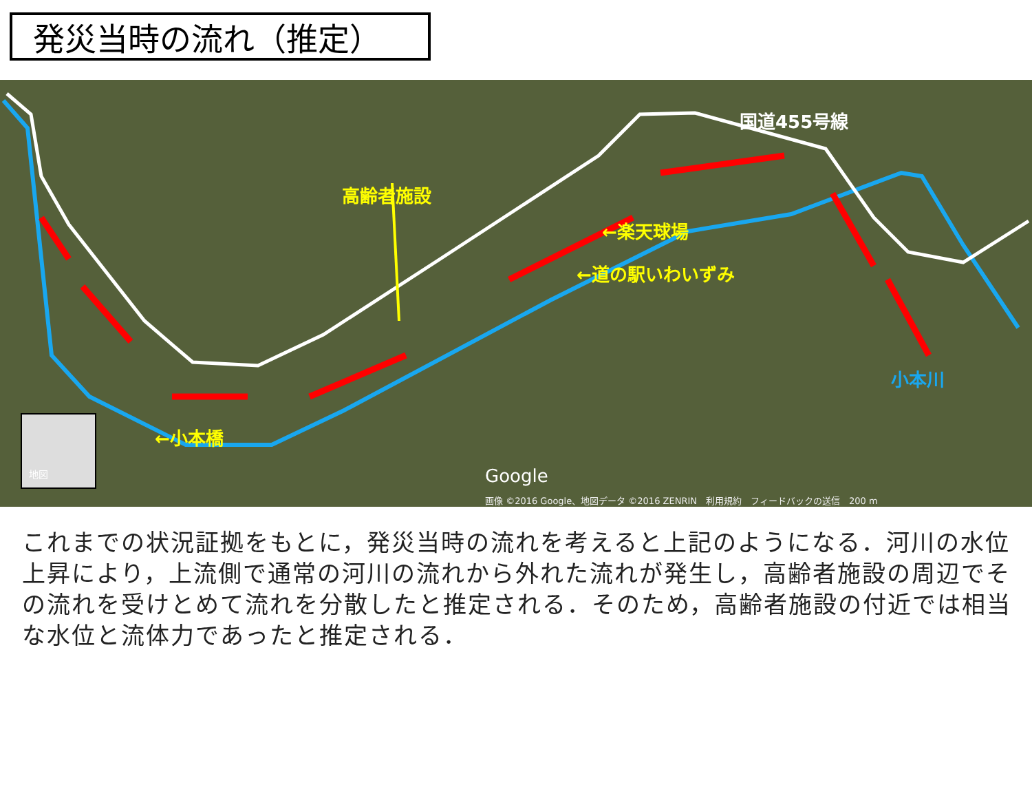発災当時の流れ（推定）
高齢者施設
←楽天球場
←道の駅いわいずみ
←小本橋
国道455号線
小本川
地図
Google
画像 ©2016 Google、地図データ ©2016 ZENRIN　利用規約　フィードバックの送信　200 m
これまでの状況証拠をもとに，発災当時の流れを考えると上記のようになる．河川の水位上昇により，上流側で通常の河川の流れから外れた流れが発生し，高齢者施設の周辺でその流れを受けとめて流れを分散したと推定される．そのため，高齢者施設の付近では相当な水位と流体力であったと推定される．